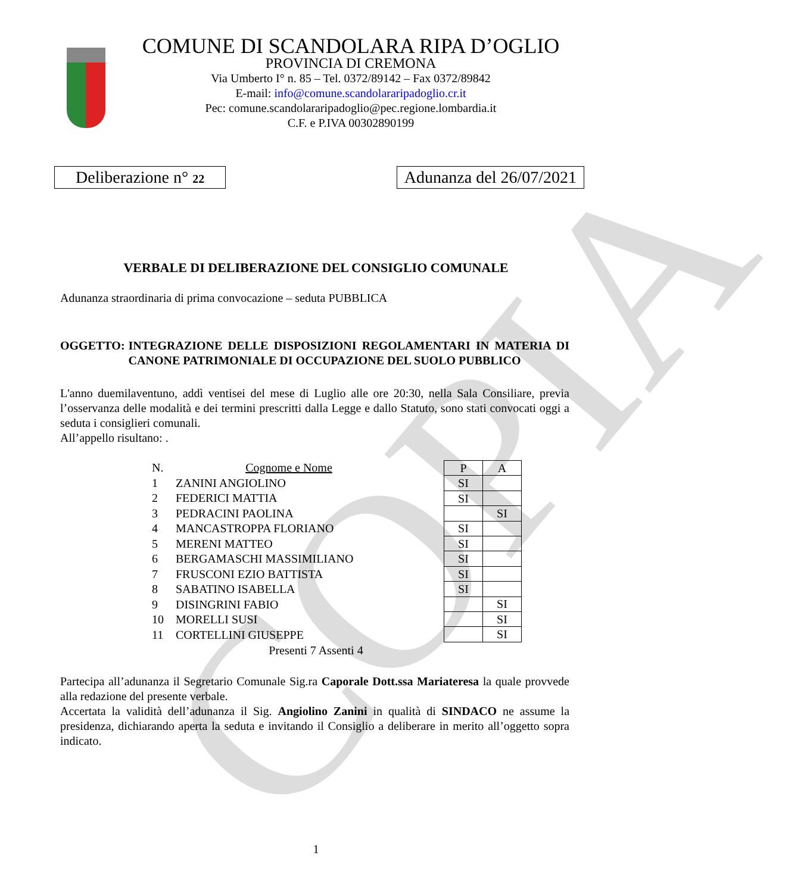COPIA
COMUNE DI SCANDOLARA RIPA D’OGLIO
PROVINCIA DI CREMONA
Via Umberto I° n. 85 – Tel. 0372/89142 – Fax 0372/89842
E-mail: info@comune.scandolararipadoglio.cr.it
Pec: comune.scandolararipadoglio@pec.regione.lombardia.it
C.F. e P.IVA 00302890199
Deliberazione n° 22
Adunanza del 26/07/2021
VERBALE DI DELIBERAZIONE DEL CONSIGLIO COMUNALE
Adunanza straordinaria di prima convocazione – seduta PUBBLICA
OGGETTO: INTEGRAZIONE DELLE DISPOSIZIONI REGOLAMENTARI IN MATERIA DI CANONE PATRIMONIALE DI OCCUPAZIONE DEL SUOLO PUBBLICO
L'anno duemilaventuno, addì ventisei del mese di Luglio alle ore 20:30, nella Sala Consiliare, previa l’osservanza delle modalità e dei termini prescritti dalla Legge e dallo Statuto, sono stati convocati oggi a seduta i consiglieri comunali.
All’appello risultano: .
| N. | Cognome e Nome |
| 1 | ZANINI ANGIOLINO |
| 2 | FEDERICI MATTIA |
| 3 | PEDRACINI PAOLINA |
| 4 | MANCASTROPPA FLORIANO |
| 5 | MERENI MATTEO |
| 6 | BERGAMASCHI MASSIMILIANO |
| 7 | FRUSCONI EZIO BATTISTA |
| 8 | SABATINO ISABELLA |
| 9 | DISINGRINI FABIO |
| 10 | MORELLI SUSI |
| 11 | CORTELLINI GIUSEPPE |
| P | A |
| --- | --- |
| SI | |
| SI | |
| | SI |
| SI | |
| SI | |
| SI | |
| SI | |
| SI | |
| | SI |
| | SI |
| | SI |
Presenti 7 Assenti 4
Partecipa all’adunanza il Segretario Comunale Sig.ra Caporale Dott.ssa Mariateresa la quale provvede alla redazione del presente verbale.
Accertata la validità dell’adunanza il Sig. Angiolino Zanini in qualità di SINDACO ne assume la presidenza, dichiarando aperta la seduta e invitando il Consiglio a deliberare in merito all’oggetto sopra indicato.
1